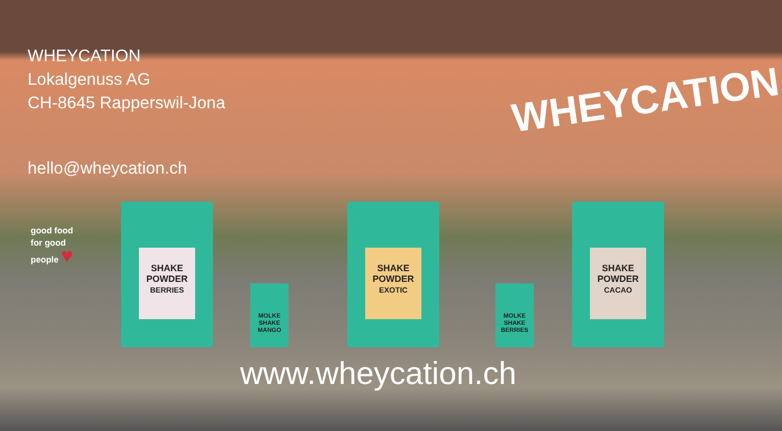WHEYCATION
Lokalgenuss AG
CH-8645 Rapperswil-Jona
hello@wheycation.ch
WHEYCATION
good food for good people ♥
SHAKE POWDER
BERRIES
MOLKE SHAKE
MANGO
SHAKE POWDER
EXOTIC
MOLKE SHAKE
BERRIES
SHAKE POWDER
CACAO
www.wheycation.ch